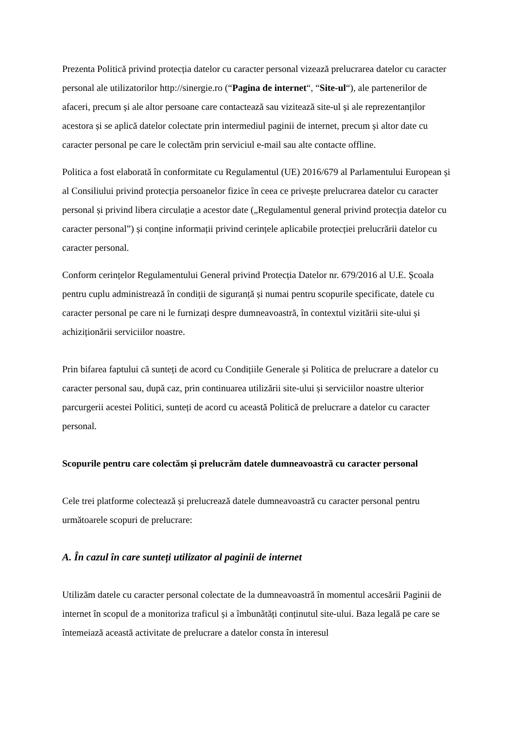Prezenta Politică privind protecția datelor cu caracter personal vizează prelucrarea datelor cu caracter personal ale utilizatorilor http://sinergie.ro (“Pagina de internet“, “Site-ul“), ale partenerilor de afaceri, precum și ale altor persoane care contactează sau vizitează site-ul și ale reprezentanților acestora și se aplică datelor colectate prin intermediul paginii de internet, precum și altor date cu caracter personal pe care le colectăm prin serviciul e-mail sau alte contacte offline.
Politica a fost elaborată în conformitate cu Regulamentul (UE) 2016/679 al Parlamentului European și al Consiliului privind protecția persoanelor fizice în ceea ce privește prelucrarea datelor cu caracter personal și privind libera circulație a acestor date („Regulamentul general privind protecția datelor cu caracter personal”) și conține informații privind cerințele aplicabile protecției prelucrării datelor cu caracter personal.
Conform cerințelor Regulamentului General privind Protecția Datelor nr. 679/2016 al U.E. Școala pentru cuplu administrează în condiții de siguranță și numai pentru scopurile specificate, datele cu caracter personal pe care ni le furnizați despre dumneavoastră, în contextul vizitării site-ului și achiziționării serviciilor noastre.
Prin bifarea faptului că sunteți de acord cu Condițiile Generale și Politica de prelucrare a datelor cu caracter personal sau, după caz, prin continuarea utilizării site-ului și serviciilor noastre ulterior parcurgerii acestei Politici, sunteți de acord cu această Politică de prelucrare a datelor cu caracter personal.
Scopurile pentru care colectăm și prelucrăm datele dumneavoastră cu caracter personal
Cele trei platforme colectează și prelucrează datele dumneavoastră cu caracter personal pentru următoarele scopuri de prelucrare:
A. În cazul în care sunteți utilizator al paginii de internet
Utilizăm datele cu caracter personal colectate de la dumneavoastră în momentul accesării Paginii de internet în scopul de a monitoriza traficul și a îmbunătăți conținutul site-ului. Baza legală pe care se întemeiază această activitate de prelucrare a datelor consta în interesul